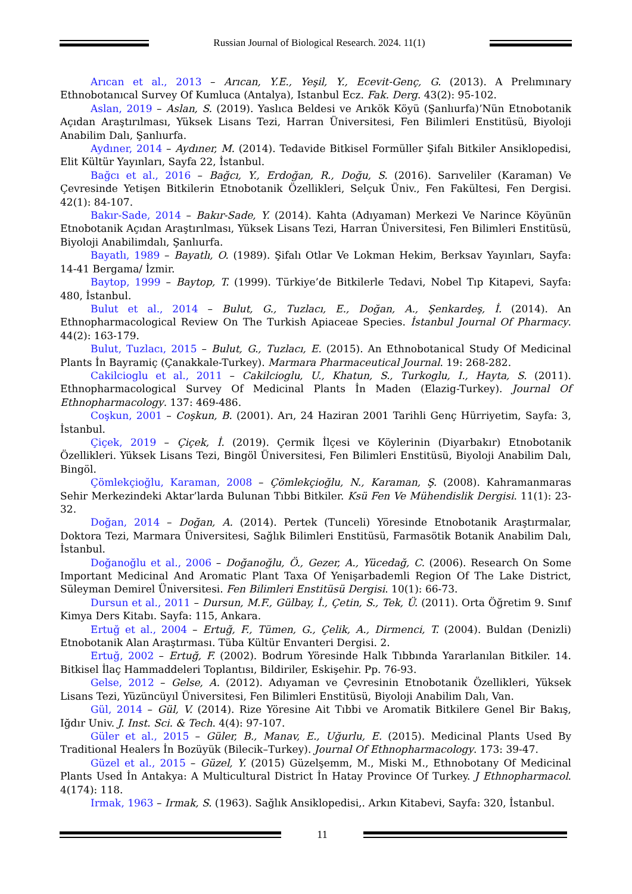Russian Journal of Biological Research. 2024. 11(1)
Arıcan et al., 2013 – Arıcan, Y.E., Yeşil, Y., Ecevit-Genç, G. (2013). A Prelımınary Ethnobotanıcal Survey Of Kumluca (Antalya), Istanbul Ecz. Fak. Derg. 43(2): 95-102.
Aslan, 2019 – Aslan, S. (2019). Yaslıca Beldesi ve Arıkök Köyü (Şanlıurfa)’Nün Etnobotanik Açıdan Araştırılması, Yüksek Lisans Tezi, Harran Üniversitesi, Fen Bilimleri Enstitüsü, Biyoloji Anabilim Dalı, Şanlıurfa.
Aydıner, 2014 – Aydıner, M. (2014). Tedavide Bitkisel Formüller Şifalı Bitkiler Ansiklopedisi, Elit Kültür Yayınları, Sayfa 22, İstanbul.
Bağcı et al., 2016 – Bağcı, Y., Erdoğan, R., Doğu, S. (2016). Sarıveliler (Karaman) Ve Çevresinde Yetişen Bitkilerin Etnobotanik Özellikleri, Selçuk Üniv., Fen Fakültesi, Fen Dergisi. 42(1): 84-107.
Bakır-Sade, 2014 – Bakır-Sade, Y. (2014). Kahta (Adıyaman) Merkezi Ve Narince Köyünün Etnobotanik Açıdan Araştırılması, Yüksek Lisans Tezi, Harran Üniversitesi, Fen Bilimleri Enstitüsü, Biyoloji Anabilimdalı, Şanlıurfa.
Bayatlı, 1989 – Bayatlı, O. (1989). Şifalı Otlar Ve Lokman Hekim, Berksav Yayınları, Sayfa: 14-41 Bergama/ İzmir.
Baytop, 1999 – Baytop, T. (1999). Türkiye’de Bitkilerle Tedavi, Nobel Tıp Kitapevi, Sayfa: 480, İstanbul.
Bulut et al., 2014 – Bulut, G., Tuzlacı, E., Doğan, A., Şenkardeş, İ. (2014). An Ethnopharmacological Review On The Turkish Apiaceae Species. İstanbul Journal Of Pharmacy. 44(2): 163-179.
Bulut, Tuzlacı, 2015 – Bulut, G., Tuzlacı, E. (2015). An Ethnobotanical Study Of Medicinal Plants İn Bayramiç (Çanakkale-Turkey). Marmara Pharmaceutical Journal. 19: 268-282.
Cakilcioglu et al., 2011 – Cakilcioglu, U., Khatun, S., Turkoglu, I., Hayta, S. (2011). Ethnopharmacological Survey Of Medicinal Plants İn Maden (Elazig-Turkey). Journal Of Ethnopharmacology. 137: 469-486.
Coşkun, 2001 – Coşkun, B. (2001). Arı, 24 Haziran 2001 Tarihli Genç Hürriyetim, Sayfa: 3, İstanbul.
Çiçek, 2019 – Çiçek, İ. (2019). Çermik İlçesi ve Köylerinin (Diyarbakır) Etnobotanik Özellikleri. Yüksek Lisans Tezi, Bingöl Üniversitesi, Fen Bilimleri Enstitüsü, Biyoloji Anabilim Dalı, Bingöl.
Çömlekçioğlu, Karaman, 2008 – Çömlekçioğlu, N., Karaman, Ş. (2008). Kahramanmaras Sehir Merkezindeki Aktar’larda Bulunan Tıbbi Bitkiler. Ksü Fen Ve Mühendislik Dergisi. 11(1): 23-32.
Doğan, 2014 – Doğan, A. (2014). Pertek (Tunceli) Yöresinde Etnobotanik Araştırmalar, Doktora Tezi, Marmara Üniversitesi, Sağlık Bilimleri Enstitüsü, Farmasötik Botanik Anabilim Dalı, İstanbul.
Doğanoğlu et al., 2006 – Doğanoğlu, Ö., Gezer, A., Yücedağ, C. (2006). Research On Some Important Medicinal And Aromatic Plant Taxa Of Yenişarbademli Region Of The Lake District, Süleyman Demirel Üniversitesi. Fen Bilimleri Enstitüsü Dergisi. 10(1): 66-73.
Dursun et al., 2011 – Dursun, M.F., Gülbay, İ., Çetin, S., Tek, Ü. (2011). Orta Öğretim 9. Sınıf Kimya Ders Kitabı. Sayfa: 115, Ankara.
Ertuğ et al., 2004 – Ertuğ, F., Tümen, G., Çelik, A., Dirmenci, T. (2004). Buldan (Denizli) Etnobotanik Alan Araştırması. Tüba Kültür Envanteri Dergisi. 2.
Ertuğ, 2002 – Ertuğ, F. (2002). Bodrum Yöresinde Halk Tıbbında Yararlanılan Bitkiler. 14. Bitkisel İlaç Hammaddeleri Toplantısı, Bildiriler, Eskişehir. Pp. 76-93.
Gelse, 2012 – Gelse, A. (2012). Adıyaman ve Çevresinin Etnobotanik Özellikleri, Yüksek Lisans Tezi, Yüzüncüyıl Üniversitesi, Fen Bilimleri Enstitüsü, Biyoloji Anabilim Dalı, Van.
Gül, 2014 – Gül, V. (2014). Rize Yöresine Ait Tıbbi ve Aromatik Bitkilere Genel Bir Bakış, Iğdır Univ. J. Inst. Sci. & Tech. 4(4): 97-107.
Güler et al., 2015 – Güler, B., Manav, E., Uğurlu, E. (2015). Medicinal Plants Used By Traditional Healers İn Bozüyük (Bilecik–Turkey). Journal Of Ethnopharmacology. 173: 39-47.
Güzel et al., 2015 – Güzel, Y. (2015) Güzelşemm, M., Miski M., Ethnobotany Of Medicinal Plants Used İn Antakya: A Multicultural District İn Hatay Province Of Turkey. J Ethnopharmacol. 4(174): 118.
Irmak, 1963 – Irmak, S. (1963). Sağlık Ansiklopedisi,. Arkın Kitabevi, Sayfa: 320, İstanbul.
11